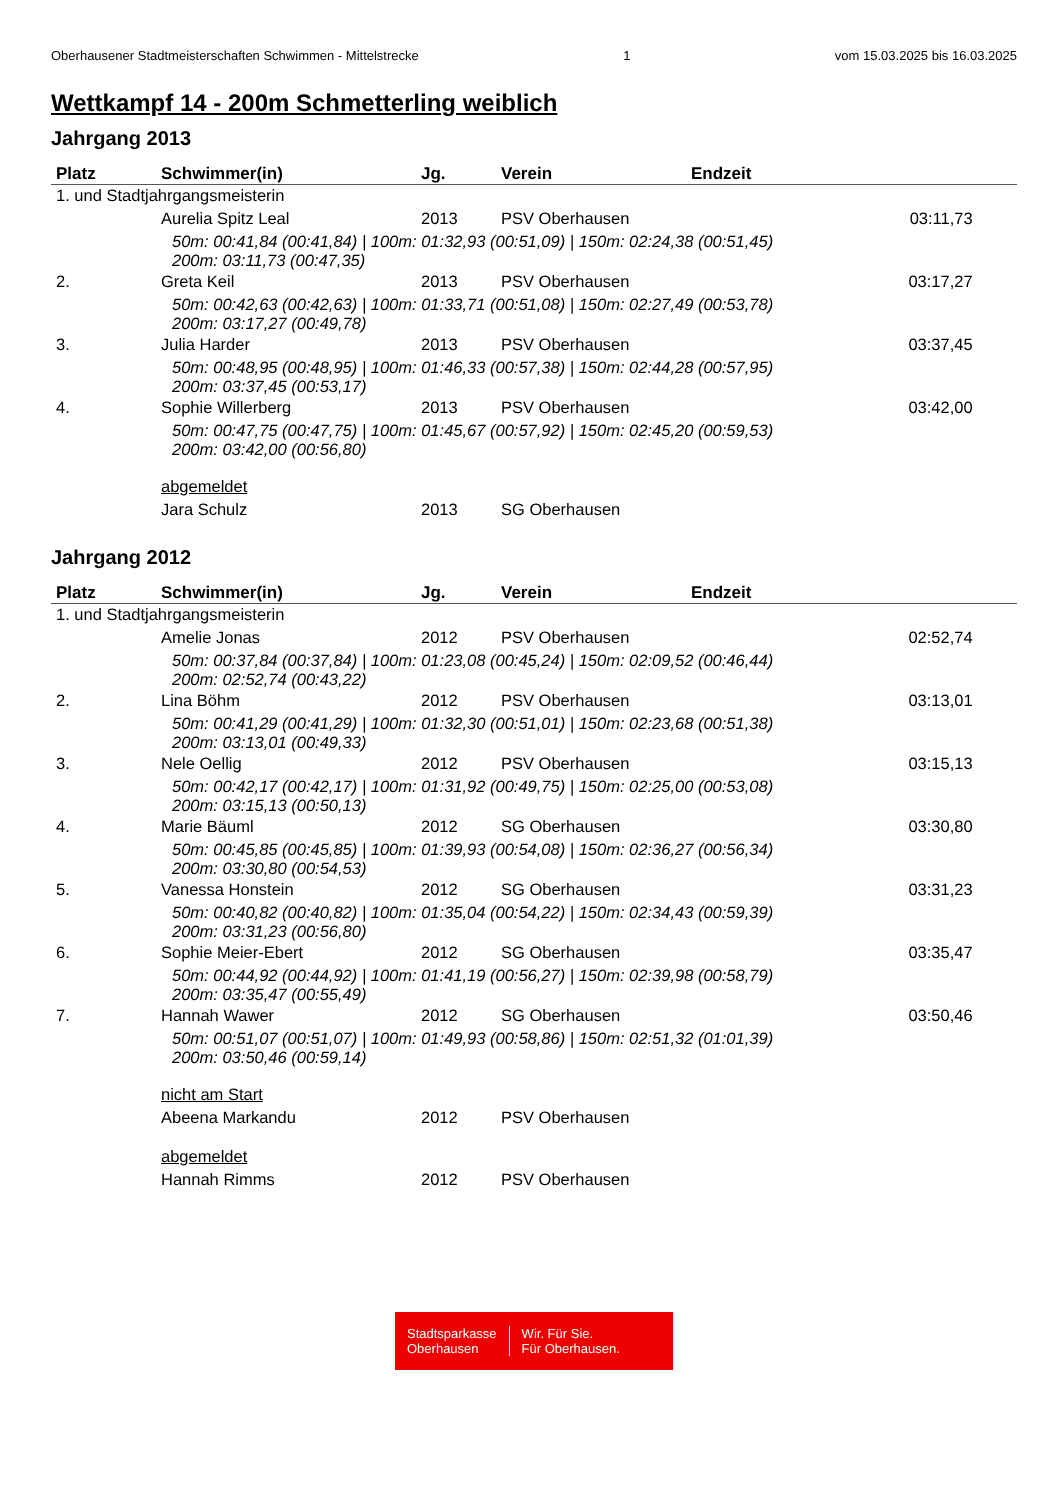Oberhausener Stadtmeisterschaften Schwimmen - Mittelstrecke 1 vom 15.03.2025 bis 16.03.2025
Wettkampf 14 - 200m Schmetterling weiblich
Jahrgang 2013
| Platz | Schwimmer(in) | Jg. | Verein | Endzeit | |
| --- | --- | --- | --- | --- | --- |
| 1. und Stadtjahrgangsmeisterin | | | | | |
| | Aurelia Spitz Leal | 2013 | PSV Oberhausen | 03:11,73 | |
| | 50m: 00:41,84 (00:41,84) / 100m: 01:32,93 (00:51,09) / 150m: 02:24,38 (00:51,45) 200m: 03:11,73 (00:47,35) | | | | |
| 2. | Greta Keil | 2013 | PSV Oberhausen | 03:17,27 | |
| | 50m: 00:42,63 (00:42,63) / 100m: 01:33,71 (00:51,08) / 150m: 02:27,49 (00:53,78) 200m: 03:17,27 (00:49,78) | | | | |
| 3. | Julia Harder | 2013 | PSV Oberhausen | 03:37,45 | |
| | 50m: 00:48,95 (00:48,95) / 100m: 01:46,33 (00:57,38) / 150m: 02:44,28 (00:57,95) 200m: 03:37,45 (00:53,17) | | | | |
| 4. | Sophie Willerberg | 2013 | PSV Oberhausen | 03:42,00 | |
| | 50m: 00:47,75 (00:47,75) / 100m: 01:45,67 (00:57,92) / 150m: 02:45,20 (00:59,53) 200m: 03:42,00 (00:56,80) | | | | |
| | abgemeldet | | | | |
| | Jara Schulz | 2013 | SG Oberhausen | | |
Jahrgang 2012
| Platz | Schwimmer(in) | Jg. | Verein | Endzeit | |
| --- | --- | --- | --- | --- | --- |
| 1. und Stadtjahrgangsmeisterin | | | | | |
| | Amelie Jonas | 2012 | PSV Oberhausen | 02:52,74 | |
| | 50m: 00:37,84 (00:37,84) / 100m: 01:23,08 (00:45,24) / 150m: 02:09,52 (00:46,44) 200m: 02:52,74 (00:43,22) | | | | |
| 2. | Lina Böhm | 2012 | PSV Oberhausen | 03:13,01 | |
| | 50m: 00:41,29 (00:41,29) / 100m: 01:32,30 (00:51,01) / 150m: 02:23,68 (00:51,38) 200m: 03:13,01 (00:49,33) | | | | |
| 3. | Nele Oellig | 2012 | PSV Oberhausen | 03:15,13 | |
| | 50m: 00:42,17 (00:42,17) / 100m: 01:31,92 (00:49,75) / 150m: 02:25,00 (00:53,08) 200m: 03:15,13 (00:50,13) | | | | |
| 4. | Marie Bäuml | 2012 | SG Oberhausen | 03:30,80 | |
| | 50m: 00:45,85 (00:45,85) / 100m: 01:39,93 (00:54,08) / 150m: 02:36,27 (00:56,34) 200m: 03:30,80 (00:54,53) | | | | |
| 5. | Vanessa Honstein | 2012 | SG Oberhausen | 03:31,23 | |
| | 50m: 00:40,82 (00:40,82) / 100m: 01:35,04 (00:54,22) / 150m: 02:34,43 (00:59,39) 200m: 03:31,23 (00:56,80) | | | | |
| 6. | Sophie Meier-Ebert | 2012 | SG Oberhausen | 03:35,47 | |
| | 50m: 00:44,92 (00:44,92) / 100m: 01:41,19 (00:56,27) / 150m: 02:39,98 (00:58,79) 200m: 03:35,47 (00:55,49) | | | | |
| 7. | Hannah Wawer | 2012 | SG Oberhausen | 03:50,46 | |
| | 50m: 00:51,07 (00:51,07) / 100m: 01:49,93 (00:58,86) / 150m: 02:51,32 (01:01,39) 200m: 03:50,46 (00:59,14) | | | | |
| | nicht am Start | | | | |
| | Abeena Markandu | 2012 | PSV Oberhausen | | |
| | abgemeldet | | | | |
| | Hannah Rimms | 2012 | PSV Oberhausen | | |
Stadtsparkasse
Oberhausen
Wir. Für Sie.
Für Oberhausen.